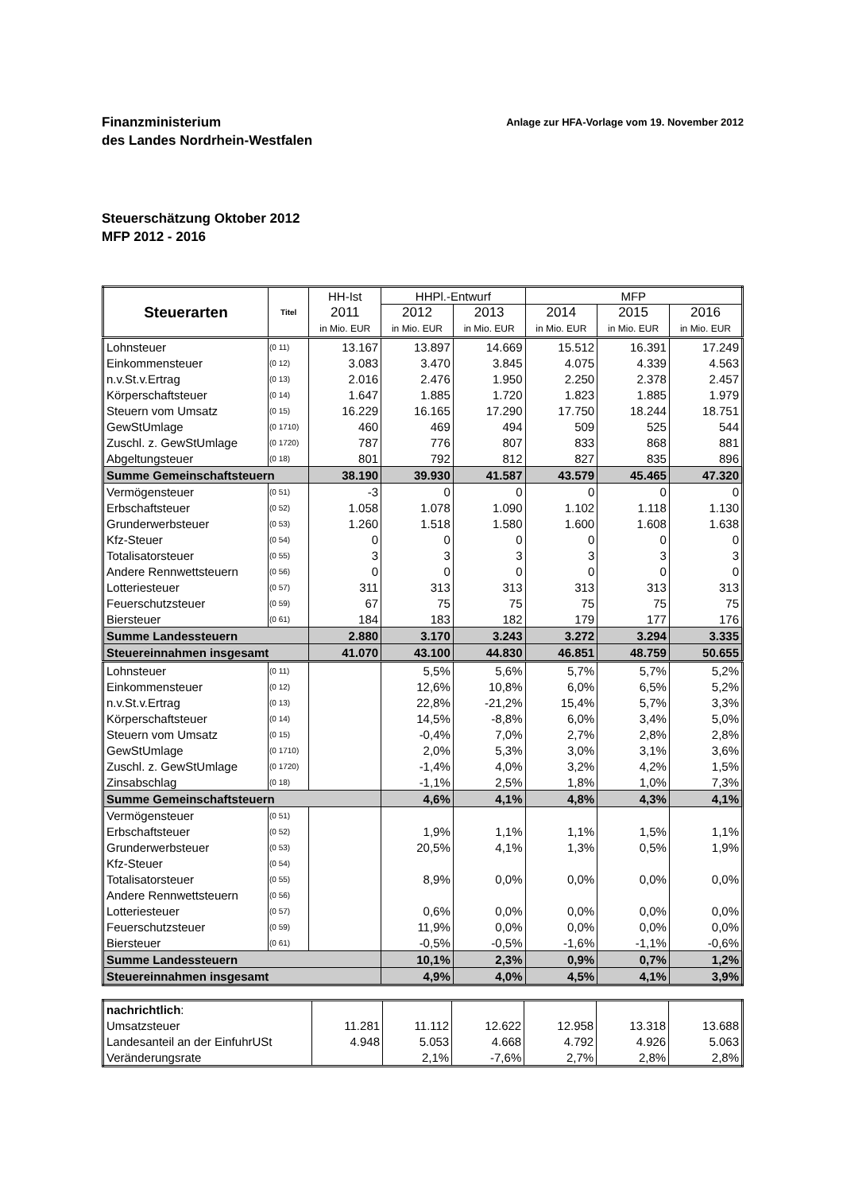Finanzministerium
des Landes Nordrhein-Westfalen
Anlage zur HFA-Vorlage vom 19. November 2012
Steuerschätzung Oktober 2012
MFP 2012 - 2016
| Steuerarten | Titel | HH-Ist | HHPl.-Entwurf | | MFP | | |
| --- | --- | --- | --- | --- | --- | --- | --- |
| | | 2011 | 2012 | 2013 | 2014 | 2015 | 2016 |
| | | in Mio. EUR | in Mio. EUR | in Mio. EUR | in Mio. EUR | in Mio. EUR | in Mio. EUR |
| Lohnsteuer | (0 11) | 13.167 | 13.897 | 14.669 | 15.512 | 16.391 | 17.249 |
| Einkommensteuer | (0 12) | 3.083 | 3.470 | 3.845 | 4.075 | 4.339 | 4.563 |
| n.v.St.v.Ertrag | (0 13) | 2.016 | 2.476 | 1.950 | 2.250 | 2.378 | 2.457 |
| Körperschaftsteuer | (0 14) | 1.647 | 1.885 | 1.720 | 1.823 | 1.885 | 1.979 |
| Steuern vom Umsatz | (0 15) | 16.229 | 16.165 | 17.290 | 17.750 | 18.244 | 18.751 |
| GewStUmlage | (0 1710) | 460 | 469 | 494 | 509 | 525 | 544 |
| Zuschl. z. GewStUmlage | (0 1720) | 787 | 776 | 807 | 833 | 868 | 881 |
| Abgeltungsteuer | (0 18) | 801 | 792 | 812 | 827 | 835 | 896 |
| Summe Gemeinschaftsteuern | | 38.190 | 39.930 | 41.587 | 43.579 | 45.465 | 47.320 |
| Vermögensteuer | (0 51) | -3 | 0 | 0 | 0 | 0 | 0 |
| Erbschaftsteuer | (0 52) | 1.058 | 1.078 | 1.090 | 1.102 | 1.118 | 1.130 |
| Grunderwerbsteuer | (0 53) | 1.260 | 1.518 | 1.580 | 1.600 | 1.608 | 1.638 |
| Kfz-Steuer | (0 54) | 0 | 0 | 0 | 0 | 0 | 0 |
| Totalisatorsteuer | (0 55) | 3 | 3 | 3 | 3 | 3 | 3 |
| Andere Rennwettsteuern | (0 56) | 0 | 0 | 0 | 0 | 0 | 0 |
| Lotteriesteuer | (0 57) | 311 | 313 | 313 | 313 | 313 | 313 |
| Feuerschutzsteuer | (0 59) | 67 | 75 | 75 | 75 | 75 | 75 |
| Biersteuer | (0 61) | 184 | 183 | 182 | 179 | 177 | 176 |
| Summe Landessteuern | | 2.880 | 3.170 | 3.243 | 3.272 | 3.294 | 3.335 |
| Steuereinnahmen insgesamt | | 41.070 | 43.100 | 44.830 | 46.851 | 48.759 | 50.655 |
| Lohnsteuer | (0 11) | | 5,5% | 5,6% | 5,7% | 5,7% | 5,2% |
| Einkommensteuer | (0 12) | | 12,6% | 10,8% | 6,0% | 6,5% | 5,2% |
| n.v.St.v.Ertrag | (0 13) | | 22,8% | -21,2% | 15,4% | 5,7% | 3,3% |
| Körperschaftsteuer | (0 14) | | 14,5% | -8,8% | 6,0% | 3,4% | 5,0% |
| Steuern vom Umsatz | (0 15) | | -0,4% | 7,0% | 2,7% | 2,8% | 2,8% |
| GewStUmlage | (0 1710) | | 2,0% | 5,3% | 3,0% | 3,1% | 3,6% |
| Zuschl. z. GewStUmlage | (0 1720) | | -1,4% | 4,0% | 3,2% | 4,2% | 1,5% |
| Zinsabschlag | (0 18) | | -1,1% | 2,5% | 1,8% | 1,0% | 7,3% |
| Summe Gemeinschaftsteuern | | | 4,6% | 4,1% | 4,8% | 4,3% | 4,1% |
| Vermögensteuer | (0 51) | | | | | | |
| Erbschaftsteuer | (0 52) | | 1,9% | 1,1% | 1,1% | 1,5% | 1,1% |
| Grunderwerbsteuer | (0 53) | | 20,5% | 4,1% | 1,3% | 0,5% | 1,9% |
| Kfz-Steuer | (0 54) | | | | | | |
| Totalisatorsteuer | (0 55) | | 8,9% | 0,0% | 0,0% | 0,0% | 0,0% |
| Andere Rennwettsteuern | (0 56) | | | | | | |
| Lotteriesteuer | (0 57) | | 0,6% | 0,0% | 0,0% | 0,0% | 0,0% |
| Feuerschutzsteuer | (0 59) | | 11,9% | 0,0% | 0,0% | 0,0% | 0,0% |
| Biersteuer | (0 61) | | -0,5% | -0,5% | -1,6% | -1,1% | -0,6% |
| Summe Landessteuern | | | 10,1% | 2,3% | 0,9% | 0,7% | 1,2% |
| Steuereinnahmen insgesamt | | | 4,9% | 4,0% | 4,5% | 4,1% | 3,9% |
| nachrichtlich : | | | | | | |
| Umsatzsteuer | 11.281 | 11.112 | 12.622 | 12.958 | 13.318 | 13.688 |
| Landesanteil an der EinfuhrUSt | 4.948 | 5.053 | 4.668 | 4.792 | 4.926 | 5.063 |
| Veränderungsrate | | 2,1% | -7,6% | 2,7% | 2,8% | 2,8% |